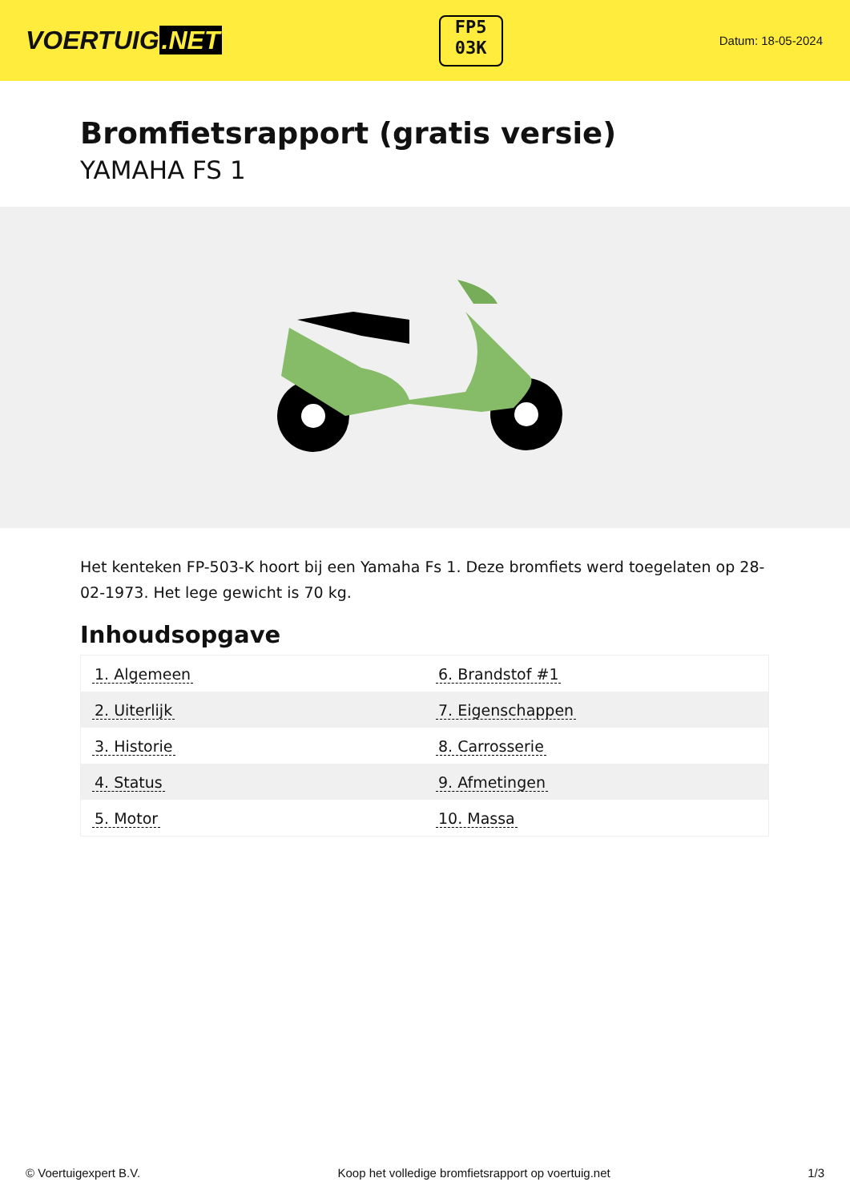VOERTUIG.NET
FP5
03K
Datum: 18-05-2024
Bromfietsrapport (gratis versie)
YAMAHA FS 1
Het kenteken FP-503-K hoort bij een Yamaha Fs 1. Deze bromfiets werd toegelaten op 28-02-1973. Het lege gewicht is 70 kg.
Inhoudsopgave
| 1. Algemeen | 6. Brandstof #1 |
| 2. Uiterlijk | 7. Eigenschappen |
| 3. Historie | 8. Carrosserie |
| 4. Status | 9. Afmetingen |
| 5. Motor | 10. Massa |
© Voertuigexpert B.V. Koop het volledige bromfietsrapport op voertuig.net 1/3